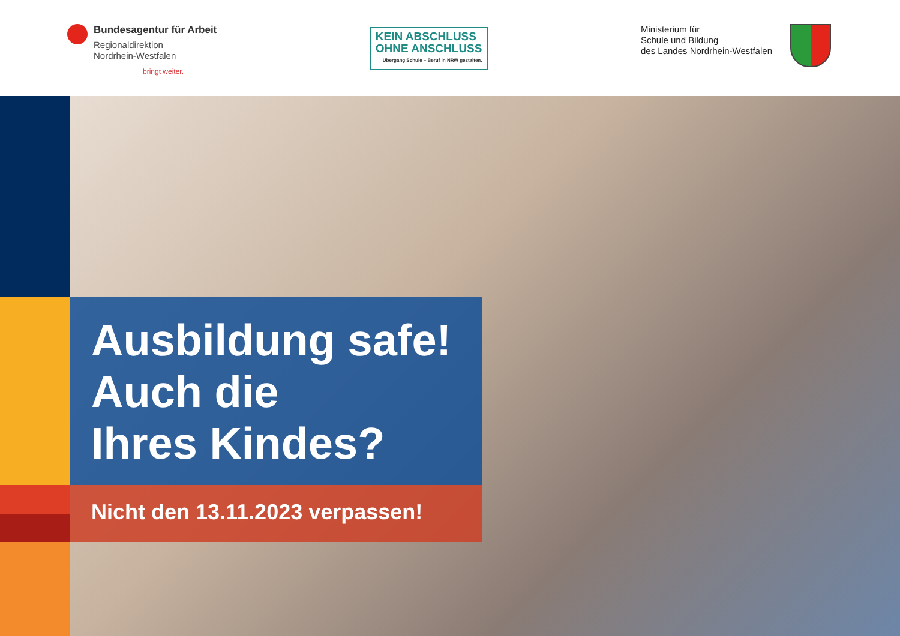Bundesagentur für Arbeit
Regionaldirektion
Nordrhein-Westfalen
bringt weiter.
KEIN ABSCHLUSS
OHNE ANSCHLUSS
Übergang Schule – Beruf in NRW gestalten.
Ministerium für
Schule und Bildung
des Landes Nordrhein-Westfalen
Ausbildung safe!
Auch die
Ihres Kindes?
Nicht den 13.11.2023 verpassen!